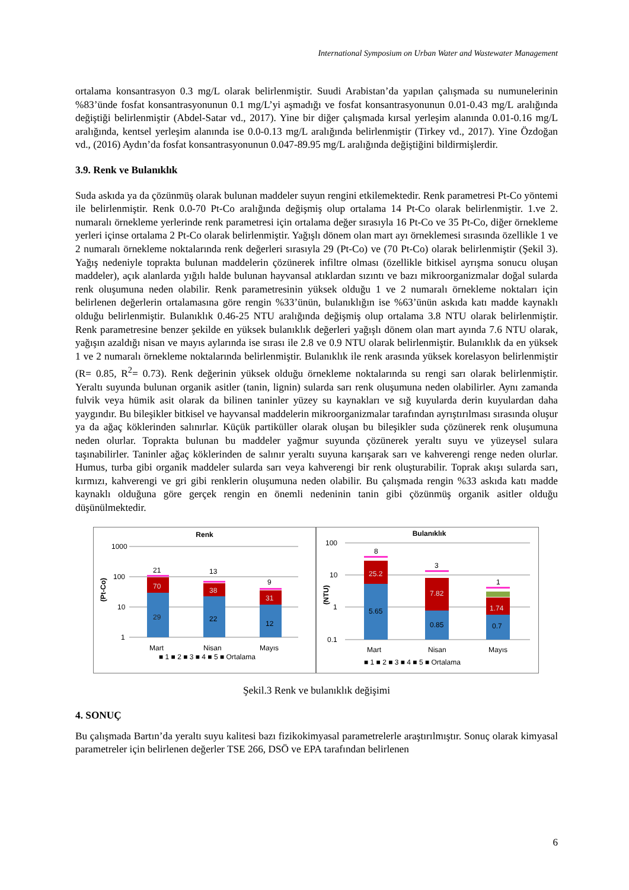International Symposium on Urban Water and Wastewater Management
ortalama konsantrasyon 0.3 mg/L olarak belirlenmiştir. Suudi Arabistan’da yapılan çalışmada su numunelerinin %83’ünde fosfat konsantrasyonunun 0.1 mg/L’yi aşmadığı ve fosfat konsantrasyonunun 0.01-0.43 mg/L aralığında değiştiği belirlenmiştir (Abdel-Satar vd., 2017). Yine bir diğer çalışmada kırsal yerleşim alanında 0.01-0.16 mg/L aralığında, kentsel yerleşim alanında ise 0.0-0.13 mg/L aralığında belirlenmiştir (Tirkey vd., 2017). Yine Özdoğan vd., (2016) Aydın’da fosfat konsantrasyonunun 0.047-89.95 mg/L aralığında değiştiğini bildirmişlerdir.
3.9. Renk ve Bulanıklık
Suda askıda ya da çözünmüş olarak bulunan maddeler suyun rengini etkilemektedir. Renk parametresi Pt-Co yöntemi ile belirlenmiştir. Renk 0.0-70 Pt-Co aralığında değişmiş olup ortalama 14 Pt-Co olarak belirlenmiştir. 1.ve 2. numaralı örnekleme yerlerinde renk parametresi için ortalama değer sırasıyla 16 Pt-Co ve 35 Pt-Co, diğer örnekleme yerleri içinse ortalama 2 Pt-Co olarak belirlenmiştir. Yağışlı dönem olan mart ayı örneklemesi sırasında özellikle 1 ve 2 numaralı örnekleme noktalarında renk değerleri sırasıyla 29 (Pt-Co) ve (70 Pt-Co) olarak belirlenmiştir (Şekil 3). Yağış nedeniyle toprakta bulunan maddelerin çözünerek infiltre olması (özellikle bitkisel ayrışma sonucu oluşan maddeler), açık alanlarda yığılı halde bulunan hayvansal atıklardan sızıntı ve bazı mikroorganizmalar doğal sularda renk oluşumuna neden olabilir. Renk parametresinin yüksek olduğu 1 ve 2 numaralı örnekleme noktaları için belirlenen değerlerin ortalamasına göre rengin %33’ünün, bulanıklığın ise %63’ünün askıda katı madde kaynaklı olduğu belirlenmiştir. Bulanıklık 0.46-25 NTU aralığında değişmiş olup ortalama 3.8 NTU olarak belirlenmiştir. Renk parametresine benzer şekilde en yüksek bulanıklık değerleri yağışlı dönem olan mart ayında 7.6 NTU olarak, yağışın azaldığı nisan ve mayıs aylarında ise sırası ile 2.8 ve 0.9 NTU olarak belirlenmiştir. Bulanıklık da en yüksek 1 ve 2 numaralı örnekleme noktalarında belirlenmiştir. Bulanıklık ile renk arasında yüksek korelasyon belirlenmiştir (R= 0.85, R<sup>2</sup>= 0.73). Renk değerinin yüksek olduğu örnekleme noktalarında su rengi sarı olarak belirlenmiştir. Yeraltı suyunda bulunan organik asitler (tanin, lignin) sularda sarı renk oluşumuna neden olabilirler. Aynı zamanda fulvik veya hümik asit olarak da bilinen taninler yüzey su kaynakları ve sığ kuyularda derin kuyulardan daha yaygındır. Bu bileşikler bitkisel ve hayvansal maddelerin mikroorganizmalar tarafından ayrıştırılması sırasında oluşur ya da ağaç köklerinden salınırlar. Küçük partiküller olarak oluşan bu bileşikler suda çözünerek renk oluşumuna neden olurlar. Toprakta bulunan bu maddeler yağmur suyunda çözünerek yeraltı suyu ve yüzeysel sulara taşınabilirler. Taninler ağaç köklerinden de salınır yeraltı suyuna karışarak sarı ve kahverengi renge neden olurlar. Humus, turba gibi organik maddeler sularda sarı veya kahverengi bir renk oluşturabilir. Toprak akışı sularda sarı, kırmızı, kahverengi ve gri gibi renklerin oluşumuna neden olabilir. Bu çalışmada rengin %33 askıda katı madde kaynaklı olduğuna göre gerçek rengin en önemli nedeninin tanin gibi çözünmüş organik asitler olduğu düşünülmektedir.
Renk
1000
100
10
1
(Pt-Co)
29
70
21
22
38
13
12
31
9
Mart
Nisan
Mayıs
■ 1 ■ 2 ■ 3 ■ 4 ■ 5 ■ Ortalama
Bulanıklık
100
10
1
0.1
(NTU)
5.65
25.2
8
0.85
7.82
3
0.7
1.74
1
Mart
Nisan
Mayıs
■ 1 ■ 2 ■ 3 ■ 4 ■ 5 ■ Ortalama
Şekil.3 Renk ve bulanıklık değişimi
4. SONUÇ
Bu çalışmada Bartın’da yeraltı suyu kalitesi bazı fizikokimyasal parametrelerle araştırılmıştır. Sonuç olarak kimyasal parametreler için belirlenen değerler TSE 266, DSÖ ve EPA tarafından belirlenen
6